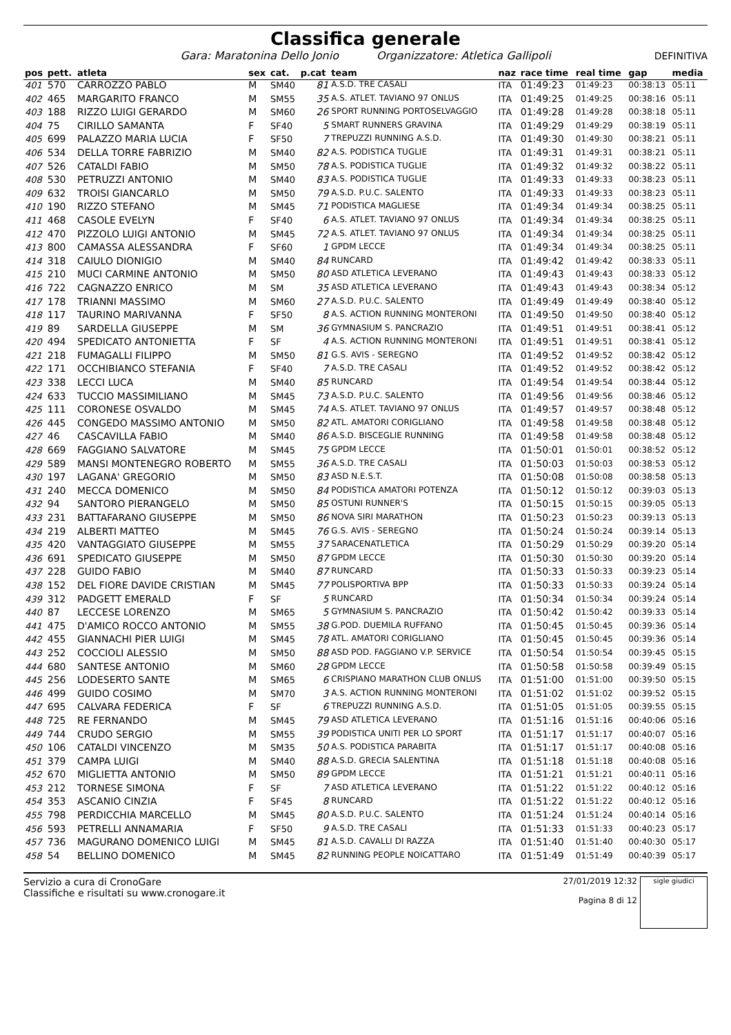Classifica generale
Gara: Maratonina Dello Jonio Organizzatore: Atletica Gallipoli DEFINITIVA
| pos | pett. | atleta | sex | cat. | p.cat | team | naz | race time | real time | gap | media |
| --- | --- | --- | --- | --- | --- | --- | --- | --- | --- | --- | --- |
| 401 | 570 | CARROZZO PABLO | M | SM40 | 81 | A.S.D. TRE CASALI | ITA | 01:49:23 | 01:49:23 | 00:38:13 | 05:11 |
| 402 | 465 | MARGARITO FRANCO | M | SM55 | 35 | A.S. ATLET. TAVIANO 97 ONLUS | ITA | 01:49:25 | 01:49:25 | 00:38:16 | 05:11 |
| 403 | 188 | RIZZO LUIGI GERARDO | M | SM60 | 26 | SPORT RUNNING PORTOSELVAGGIO | ITA | 01:49:28 | 01:49:28 | 00:38:18 | 05:11 |
| 404 | 75 | CIRILLO SAMANTA | F | SF40 | 5 | SMART RUNNERS GRAVINA | ITA | 01:49:29 | 01:49:29 | 00:38:19 | 05:11 |
| 405 | 699 | PALAZZO MARIA LUCIA | F | SF50 | 7 | TREPUZZI RUNNING A.S.D. | ITA | 01:49:30 | 01:49:30 | 00:38:21 | 05:11 |
| 406 | 534 | DELLA TORRE FABRIZIO | M | SM40 | 82 | A.S. PODISTICA TUGLIE | ITA | 01:49:31 | 01:49:31 | 00:38:21 | 05:11 |
| 407 | 526 | CATALDI FABIO | M | SM50 | 78 | A.S. PODISTICA TUGLIE | ITA | 01:49:32 | 01:49:32 | 00:38:22 | 05:11 |
| 408 | 530 | PETRUZZI ANTONIO | M | SM40 | 83 | A.S. PODISTICA TUGLIE | ITA | 01:49:33 | 01:49:33 | 00:38:23 | 05:11 |
| 409 | 632 | TROISI GIANCARLO | M | SM50 | 79 | A.S.D. P.U.C. SALENTO | ITA | 01:49:33 | 01:49:33 | 00:38:23 | 05:11 |
| 410 | 190 | RIZZO STEFANO | M | SM45 | 71 | PODISTICA MAGLIESE | ITA | 01:49:34 | 01:49:34 | 00:38:25 | 05:11 |
| 411 | 468 | CASOLE EVELYN | F | SF40 | 6 | A.S. ATLET. TAVIANO 97 ONLUS | ITA | 01:49:34 | 01:49:34 | 00:38:25 | 05:11 |
| 412 | 470 | PIZZOLO LUIGI ANTONIO | M | SM45 | 72 | A.S. ATLET. TAVIANO 97 ONLUS | ITA | 01:49:34 | 01:49:34 | 00:38:25 | 05:11 |
| 413 | 800 | CAMASSA ALESSANDRA | F | SF60 | 1 | GPDM LECCE | ITA | 01:49:34 | 01:49:34 | 00:38:25 | 05:11 |
| 414 | 318 | CAIULO DIONIGIO | M | SM40 | 84 | RUNCARD | ITA | 01:49:42 | 01:49:42 | 00:38:33 | 05:11 |
| 415 | 210 | MUCI CARMINE ANTONIO | M | SM50 | 80 | ASD ATLETICA LEVERANO | ITA | 01:49:43 | 01:49:43 | 00:38:33 | 05:12 |
| 416 | 722 | CAGNAZZO ENRICO | M | SM | 35 | ASD ATLETICA LEVERANO | ITA | 01:49:43 | 01:49:43 | 00:38:34 | 05:12 |
| 417 | 178 | TRIANNI MASSIMO | M | SM60 | 27 | A.S.D. P.U.C. SALENTO | ITA | 01:49:49 | 01:49:49 | 00:38:40 | 05:12 |
| 418 | 117 | TAURINO MARIVANNA | F | SF50 | 8 | A.S. ACTION RUNNING MONTERONI | ITA | 01:49:50 | 01:49:50 | 00:38:40 | 05:12 |
| 419 | 89 | SARDELLA GIUSEPPE | M | SM | 36 | GYMNASIUM S. PANCRAZIO | ITA | 01:49:51 | 01:49:51 | 00:38:41 | 05:12 |
| 420 | 494 | SPEDICATO ANTONIETTA | F | SF | 4 | A.S. ACTION RUNNING MONTERONI | ITA | 01:49:51 | 01:49:51 | 00:38:41 | 05:12 |
| 421 | 218 | FUMAGALLI FILIPPO | M | SM50 | 81 | G.S. AVIS - SEREGNO | ITA | 01:49:52 | 01:49:52 | 00:38:42 | 05:12 |
| 422 | 171 | OCCHIBIANCO STEFANIA | F | SF40 | 7 | A.S.D. TRE CASALI | ITA | 01:49:52 | 01:49:52 | 00:38:42 | 05:12 |
| 423 | 338 | LECCI LUCA | M | SM40 | 85 | RUNCARD | ITA | 01:49:54 | 01:49:54 | 00:38:44 | 05:12 |
| 424 | 633 | TUCCIO MASSIMILIANO | M | SM45 | 73 | A.S.D. P.U.C. SALENTO | ITA | 01:49:56 | 01:49:56 | 00:38:46 | 05:12 |
| 425 | 111 | CORONESE OSVALDO | M | SM45 | 74 | A.S. ATLET. TAVIANO 97 ONLUS | ITA | 01:49:57 | 01:49:57 | 00:38:48 | 05:12 |
| 426 | 445 | CONGEDO MASSIMO ANTONIO | M | SM50 | 82 | ATL. AMATORI CORIGLIANO | ITA | 01:49:58 | 01:49:58 | 00:38:48 | 05:12 |
| 427 | 46 | CASCAVILLA FABIO | M | SM40 | 86 | A.S.D. BISCEGLIE RUNNING | ITA | 01:49:58 | 01:49:58 | 00:38:48 | 05:12 |
| 428 | 669 | FAGGIANO SALVATORE | M | SM45 | 75 | GPDM LECCE | ITA | 01:50:01 | 01:50:01 | 00:38:52 | 05:12 |
| 429 | 589 | MANSI MONTENEGRO ROBERTO | M | SM55 | 36 | A.S.D. TRE CASALI | ITA | 01:50:03 | 01:50:03 | 00:38:53 | 05:12 |
| 430 | 197 | LAGANA' GREGORIO | M | SM50 | 83 | ASD N.E.S.T. | ITA | 01:50:08 | 01:50:08 | 00:38:58 | 05:13 |
| 431 | 240 | MECCA DOMENICO | M | SM50 | 84 | PODISTICA AMATORI POTENZA | ITA | 01:50:12 | 01:50:12 | 00:39:03 | 05:13 |
| 432 | 94 | SANTORO PIERANGELO | M | SM50 | 85 | OSTUNI RUNNER'S | ITA | 01:50:15 | 01:50:15 | 00:39:05 | 05:13 |
| 433 | 231 | BATTAFARANO GIUSEPPE | M | SM50 | 86 | NOVA SIRI MARATHON | ITA | 01:50:23 | 01:50:23 | 00:39:13 | 05:13 |
| 434 | 219 | ALBERTI MATTEO | M | SM45 | 76 | G.S. AVIS - SEREGNO | ITA | 01:50:24 | 01:50:24 | 00:39:14 | 05:13 |
| 435 | 420 | VANTAGGIATO GIUSEPPE | M | SM55 | 37 | SARACENATLETICA | ITA | 01:50:29 | 01:50:29 | 00:39:20 | 05:14 |
| 436 | 691 | SPEDICATO GIUSEPPE | M | SM50 | 87 | GPDM LECCE | ITA | 01:50:30 | 01:50:30 | 00:39:20 | 05:14 |
| 437 | 228 | GUIDO FABIO | M | SM40 | 87 | RUNCARD | ITA | 01:50:33 | 01:50:33 | 00:39:23 | 05:14 |
| 438 | 152 | DEL FIORE DAVIDE CRISTIAN | M | SM45 | 77 | POLISPORTIVA BPP | ITA | 01:50:33 | 01:50:33 | 00:39:24 | 05:14 |
| 439 | 312 | PADGETT EMERALD | F | SF | 5 | RUNCARD | ITA | 01:50:34 | 01:50:34 | 00:39:24 | 05:14 |
| 440 | 87 | LECCESE LORENZO | M | SM65 | 5 | GYMNASIUM S. PANCRAZIO | ITA | 01:50:42 | 01:50:42 | 00:39:33 | 05:14 |
| 441 | 475 | D'AMICO ROCCO ANTONIO | M | SM55 | 38 | G.POD. DUEMILA RUFFANO | ITA | 01:50:45 | 01:50:45 | 00:39:36 | 05:14 |
| 442 | 455 | GIANNACHI PIER LUIGI | M | SM45 | 78 | ATL. AMATORI CORIGLIANO | ITA | 01:50:45 | 01:50:45 | 00:39:36 | 05:14 |
| 443 | 252 | COCCIOLI ALESSIO | M | SM50 | 88 | ASD POD. FAGGIANO V.P. SERVICE | ITA | 01:50:54 | 01:50:54 | 00:39:45 | 05:15 |
| 444 | 680 | SANTESE ANTONIO | M | SM60 | 28 | GPDM LECCE | ITA | 01:50:58 | 01:50:58 | 00:39:49 | 05:15 |
| 445 | 256 | LODESERTO SANTE | M | SM65 | 6 | CRISPIANO MARATHON CLUB ONLUS | ITA | 01:51:00 | 01:51:00 | 00:39:50 | 05:15 |
| 446 | 499 | GUIDO COSIMO | M | SM70 | 3 | A.S. ACTION RUNNING MONTERONI | ITA | 01:51:02 | 01:51:02 | 00:39:52 | 05:15 |
| 447 | 695 | CALVARA FEDERICA | F | SF | 6 | TREPUZZI RUNNING A.S.D. | ITA | 01:51:05 | 01:51:05 | 00:39:55 | 05:15 |
| 448 | 725 | RE FERNANDO | M | SM45 | 79 | ASD ATLETICA LEVERANO | ITA | 01:51:16 | 01:51:16 | 00:40:06 | 05:16 |
| 449 | 744 | CRUDO SERGIO | M | SM55 | 39 | PODISTICA UNITI PER LO SPORT | ITA | 01:51:17 | 01:51:17 | 00:40:07 | 05:16 |
| 450 | 106 | CATALDI VINCENZO | M | SM35 | 50 | A.S. PODISTICA PARABITA | ITA | 01:51:17 | 01:51:17 | 00:40:08 | 05:16 |
| 451 | 379 | CAMPA LUIGI | M | SM40 | 88 | A.S.D. GRECIA SALENTINA | ITA | 01:51:18 | 01:51:18 | 00:40:08 | 05:16 |
| 452 | 670 | MIGLIETTA ANTONIO | M | SM50 | 89 | GPDM LECCE | ITA | 01:51:21 | 01:51:21 | 00:40:11 | 05:16 |
| 453 | 212 | TORNESE SIMONA | F | SF | 7 | ASD ATLETICA LEVERANO | ITA | 01:51:22 | 01:51:22 | 00:40:12 | 05:16 |
| 454 | 353 | ASCANIO CINZIA | F | SF45 | 8 | RUNCARD | ITA | 01:51:22 | 01:51:22 | 00:40:12 | 05:16 |
| 455 | 798 | PERDICCHIA MARCELLO | M | SM45 | 80 | A.S.D. P.U.C. SALENTO | ITA | 01:51:24 | 01:51:24 | 00:40:14 | 05:16 |
| 456 | 593 | PETRELLI ANNAMARIA | F | SF50 | 9 | A.S.D. TRE CASALI | ITA | 01:51:33 | 01:51:33 | 00:40:23 | 05:17 |
| 457 | 736 | MAGURANO DOMENICO LUIGI | M | SM45 | 81 | A.S.D. CAVALLI DI RAZZA | ITA | 01:51:40 | 01:51:40 | 00:40:30 | 05:17 |
| 458 | 54 | BELLINO DOMENICO | M | SM45 | 82 | RUNNING PEOPLE NOICATTARO | ITA | 01:51:49 | 01:51:49 | 00:40:39 | 05:17 |
Servizio a cura di CronoGare
Classifiche e risultati su www.cronogare.it
27/01/2019 12:32
Pagina 8 di 12
sigle giudici